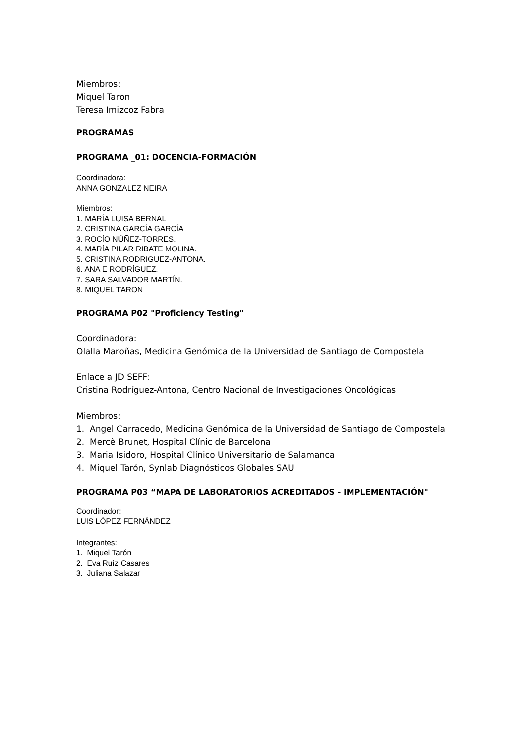Miembros:
Miquel Taron
Teresa Imizcoz Fabra
PROGRAMAS
PROGRAMA _01: DOCENCIA-FORMACIÓN
Coordinadora:
ANNA GONZALEZ NEIRA
Miembros:
1. MARÍA LUISA BERNAL
2. CRISTINA GARCÍA GARCÍA
3. ROCÍO NÚÑEZ-TORRES.
4. MARÍA PILAR RIBATE MOLINA.
5. CRISTINA RODRIGUEZ-ANTONA.
6. ANA E RODRÍGUEZ.
7. SARA SALVADOR MARTÍN.
8. MIQUEL TARON
PROGRAMA P02 "Proficiency Testing"
Coordinadora:
Olalla Maroñas, Medicina Genómica de la Universidad de Santiago de Compostela
Enlace a JD SEFF:
Cristina Rodríguez-Antona, Centro Nacional de Investigaciones Oncológicas
Miembros:
1. Angel Carracedo, Medicina Genómica de la Universidad de Santiago de Compostela
2. Mercè Brunet, Hospital Clínic de Barcelona
3. Maria Isidoro, Hospital Clínico Universitario de Salamanca
4. Miquel Tarón, Synlab Diagnósticos Globales SAU
PROGRAMA P03 “MAPA DE LABORATORIOS ACREDITADOS - IMPLEMENTACIÓN"
Coordinador:
LUIS LÓPEZ FERNÁNDEZ
Integrantes:
1. Miquel Tarón
2. Eva Ruíz Casares
3. Juliana Salazar